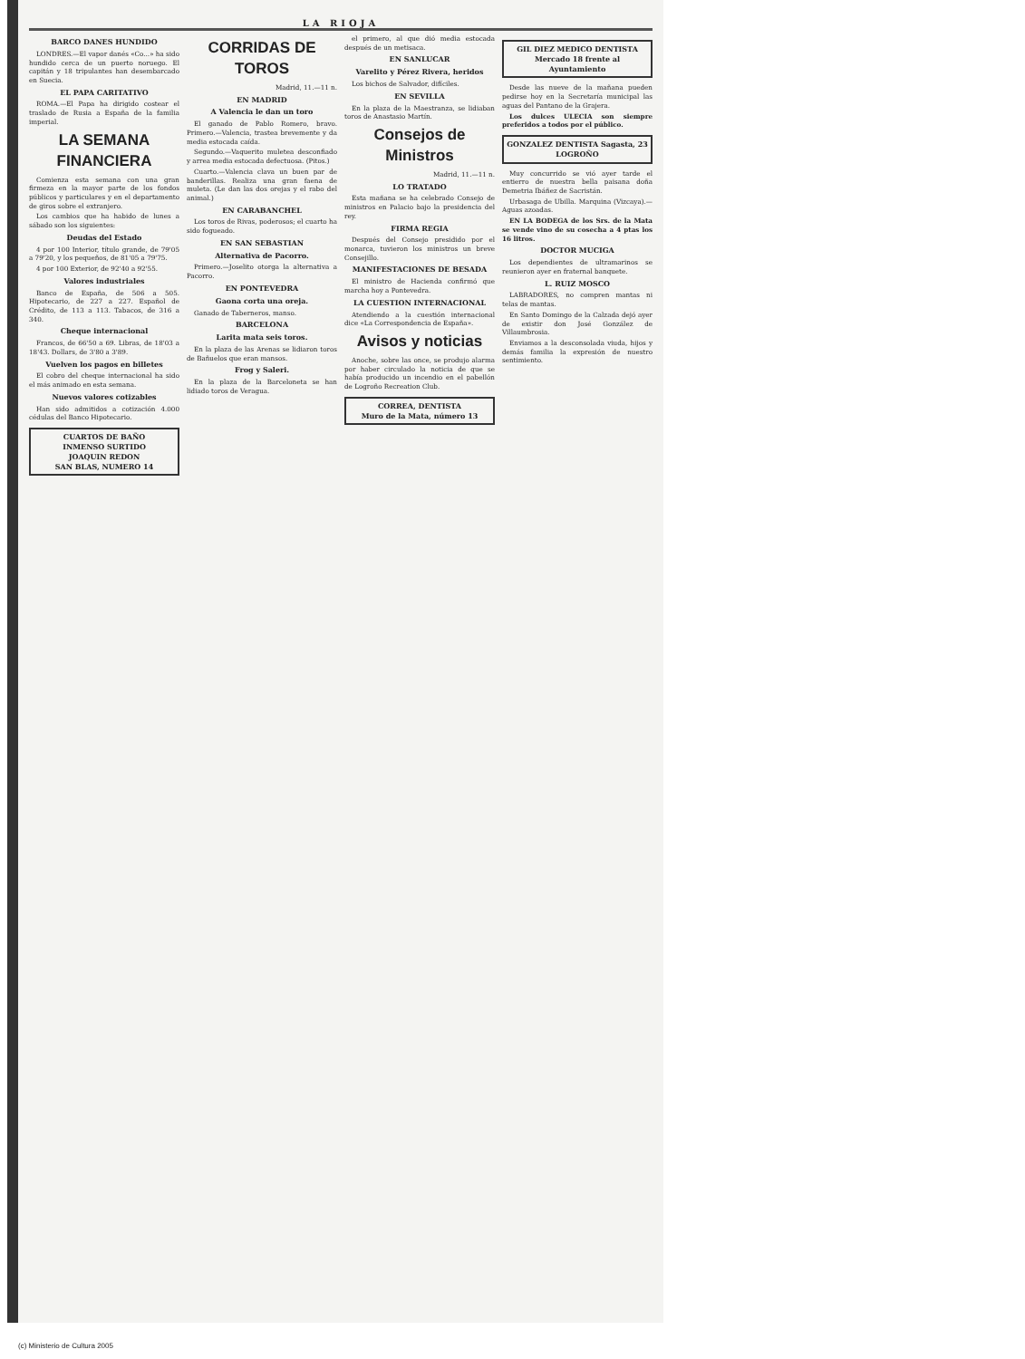LA RIOJA
BARCO DANES HUNDIDO
LONDRES.—El vapor danés «Co...» ha sido hundido cerca de un puerto noruego. El capitán y 18 tripulantes han desembarcado en Suecia.
EL PAPA CARITATIVO
ROMA.—El Papa ha dirigido costear el traslado de Rusia a España de la familia imperial.
LA SEMANA FINANCIERA
Comienza esta semana con una gran firmeza en la mayor parte de los fondos públicos y particulares y en el departamento de giros sobre el extranjero.
Los cambios que ha habido de lunes a sábado son los siguientes:
Deudas del Estado
4 por 100 Interior, título grande, de 79'05 a 79'20, y los pequeños, de 81'05 a 79'75.
4 por 100 Exterior, de 92'40 a 92'55.
Valores industriales
Banco de España, de 506 a 505. Hipotecario, de 227 a 227. Español de Crédito, de 113 a 113. Tabacos, de 316 a 340.
Cheque internacional
Francos, de 66'50 a 69. Libras, de 18'03 a 18'43. Dollars, de 3'80 a 3'89.
Vuelven los pagos en billetes
El cobro del cheque internacional ha sido el más animado en esta semana.
Nuevos valores cotizables
Han sido admitidos a cotización 4.000 cédulas del Banco Hipotecario.
CUARTOS DE BAÑO
INMENSO SURTIDO
JOAQUIN REDON
SAN BLAS, NUMERO 14
CORRIDAS DE TOROS
Madrid, 11.—11 n.
EN MADRID
A Valencia le dan un toro
El ganado de Pablo Romero, bravo. Primero.—Valencia, trastea brevemente y da media estocada caída.
Segundo.—Vaquerito muletea desconfiado y arrea media estocada defectuosa. (Pitos.)
Cuarto.—Valencia clava un buen par de banderillas. Realiza una gran faena de muleta. (Le dan las dos orejas y el rabo del animal.)
EN CARABANCHEL
Los toros de Rivas, poderosos; el cuarto ha sido fogueado.
EN SAN SEBASTIAN
Alternativa de Pacorro.
Primero.—Joselito otorga la alternativa a Pacorro.
EN PONTEVEDRA
Gaona corta una oreja.
Ganado de Taberneros, manso.
BARCELONA
Larita mata seis toros.
En la plaza de las Arenas se lidiaron toros de Bañuelos que eran mansos.
Frog y Saleri.
En la plaza de la Barceloneta se han lidiado toros de Veragua.
el primero, al que dió media estocada después de un metisaca.
EN SANLUCAR
Varelito y Pérez Rivera, heridos
Los bichos de Salvador, difíciles.
EN SEVILLA
En la plaza de la Maestranza, se lidiaban toros de Anastasio Martín.
Consejos de Ministros
Madrid, 11.—11 n.
LO TRATADO
Esta mañana se ha celebrado Consejo de ministros en Palacio bajo la presidencia del rey.
FIRMA REGIA
Después del Consejo presidido por el monarca, tuvieron los ministros un breve Consejillo.
MANIFESTACIONES DE BESADA
El ministro de Hacienda confirmó que marcha hoy a Pontevedra.
LA CUESTION INTERNACIONAL
Atendiendo a la cuestión internacional dice «La Correspondencia de España».
Avisos y noticias
Anoche, sobre las once, se produjo alarma por haber circulado la noticia de que se había producido un incendio en el pabellón de Logroño Recreation Club.
CORREA, DENTISTA
Muro de la Mata, número 13
GIL DIEZ MEDICO DENTISTA
Mercado 18 frente al Ayuntamiento
Desde las nueve de la mañana pueden pedirse hoy en la Secretaría municipal las aguas del Pantano de la Grajera.
Los dulces ULECIA son siempre preferidos a todos por el público.
GONZALEZ DENTISTA Sagasta, 23 LOGROÑO
Muy concurrido se vió ayer tarde el entierro de nuestra bella paisana doña Demetria Ibáñez de Sacristán.
Urbasaga de Ubilla. Marquina (Vizcaya).— Aguas azoadas.
EN LA BODEGA de los Srs. de la Mata se vende vino de su cosecha a 4 ptas los 16 litros.
DOCTOR MUCIGA
Los dependientes de ultramarinos se reunieron ayer en fraternal banquete.
L. RUIZ MOSCO
LABRADORES, no compren mantas ni telas de mantas.
En Santo Domingo de la Calzada dejó ayer de existir don José González de Villaumbrosia.
Enviamos a la desconsolada viuda, hijos y demás familia la expresión de nuestro sentimiento.
(c) Ministerio de Cultura 2005